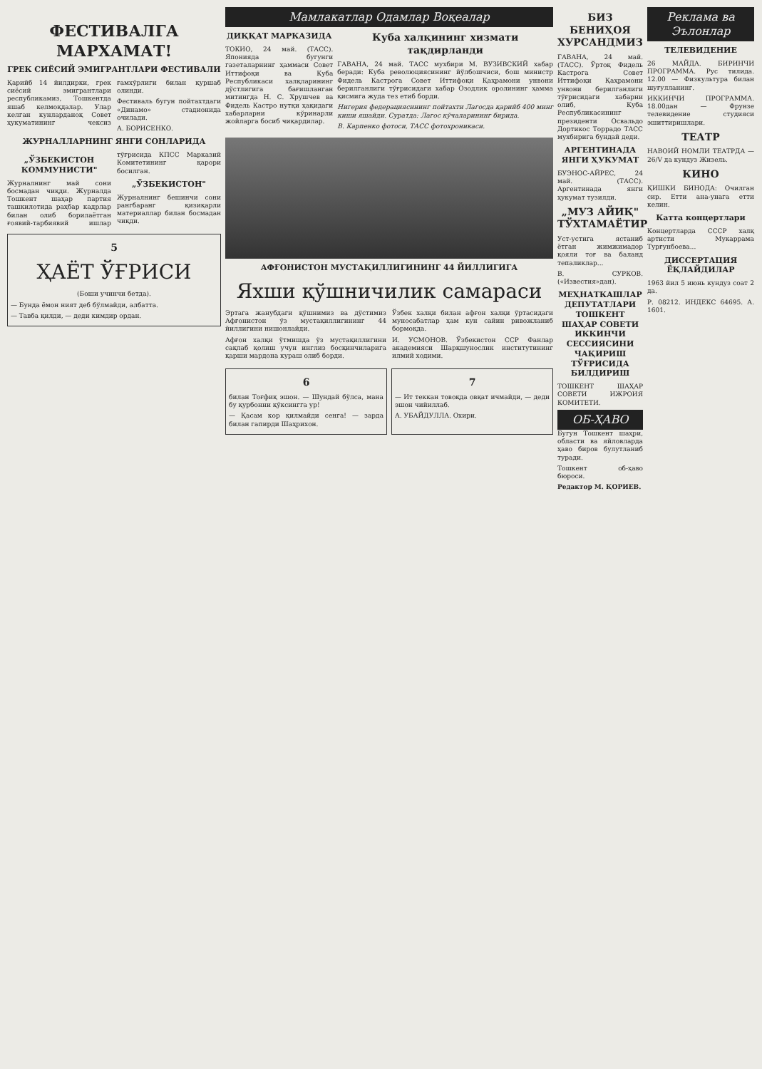ФЕСТИВАЛГА МАРХАМАТ!
ГРЕК СИЁСИЙ ЭМИГРАНТЛАРИ ФЕСТИВАЛИ
Қарийб 14 йилдирки, грек сиёсий эмигрантлари республикамиз, Тошкентда яшаб келмоқдалар. Улар келган кунларданоқ Совет ҳукуматининг чексиз ғамхўрлиги билан қуршаб олинди.
Фестиваль бугун пойтахтдаги «Динамо» стадионида очилади.
А. БОРИСЕНКО.
ЖУРНАЛЛАРНИНГ ЯНГИ СОНЛАРИДА
„ЎЗБЕКИСТОН КОММУНИСТИ"
Журналнинг май сони босмадан чиқди. Журналда Тошкент шаҳар партия ташкилотида раҳбар кадрлар билан олиб борилаётган ғоявий-тарбиявий ишлар тўғрисида КПСС Марказий Комитетининг қарори босилган.
„ЎЗБЕКИСТОН"
Журналнинг бешинчи сони рангбаранг қизиқарли материаллар билан босмадан чиқди.
5
ҲАЁТ ЎҒРИСИ
(Боши учинчи бетда).
— Бунда ёмон ният деб бўлмайди, албатта.
— Тавба қилди, — деди кимдир ордан.
Мамлакатлар Одамлар Воқеалар
ДИҚҚАТ МАРКАЗИДА
ТОКИО, 24 май. (ТАСС). Японияда бугунги газеталарнинг ҳаммаси Совет Иттифоқи ва Куба Республикаси халқларининг дўстлигига бағишланган митингда Н. С. Хрушчев ва Фидель Кастро нутқи ҳақидаги хабарларни кўринарли жойларга босиб чиқардилар.
Куба халқининг хизмати тақдирланди
ГАВАНА, 24 май. ТАСС мухбири М. ВУЗИВСКИЙ хабар беради: Куба революциясининг йўлбошчиси, бош министр Фидель Кастрога Совет Иттифоқи Қаҳрамони унвони берилганлиги тўғрисидаги хабар Озодлик оролининг ҳамма қисмига жуда тез етиб борди.
Нигерия федерациясининг пойтахти Лагосда қарийб 400 минг киши яшайди. Суратда: Лагос кўчаларининг бирида.
В. Карпенко фотоси, ТАСС фотохроникаси.
АФҒОНИСТОН МУСТАҚИЛЛИГИНИНГ 44 ЙИЛЛИГИГА
Яхши қўшничилик самараси
Эртага жанубдаги қўшнимиз ва дўстимиз Афғонистон ўз мустақиллигининг 44 йиллигини нишонлайди.
Афғон халқи ўтмишда ўз мустақиллигини сақлаб қолиш учун инглиз босқинчиларига қарши мардона кураш олиб борди.
Ўзбек халқи билан афғон халқи ўртасидаги муносабатлар ҳам кун сайин ривожланиб бормоқда.
И. УСМОНОВ. Ўзбекистон ССР Фанлар академияси Шарқшунослик институтининг илмий ходими.
6
билан Тоғфиқ эшон. — Шундай бўлса, мана бу қурбонни қўксингга ур!
— Қасам кор қилмайди сенга! — зарда билан гапирди Шаҳрихон.
7
— Ит теккан товоқда овқат ичмайди, — деди эшон чийиллаб.
А. УБАЙДУЛЛА. Охири.
БИЗ БЕНИҲОЯ ХУРСАНДМИЗ
ГАВАНА, 24 май. (ТАСС). Ўртоқ Фидель Кастрога Совет Иттифоқи Қаҳрамони унвони берилганлиги тўғрисидаги хабарни олиб, Куба Республикасининг президенти Освальдо Дортикос Торрадо ТАСС мухбирига бундай деди.
АРГЕНТИНАДА ЯНГИ ҲУКУМАТ
БУЭНОС-АЙРЕС, 24 май. (ТАСС). Аргентинада янги ҳукумат тузилди.
„МУЗ АЙИҚ" ТЎХТАМАЁТИР
Уст-устига ястаниб ётган жимжимадор қояли тоғ ва баланд тепаликлар...
В. СУРКОВ. («Известия»дан).
МЕҲНАТКАШЛАР ДЕПУТАТЛАРИ ТОШКЕНТ ШАҲАР СОВЕТИ ИККИНЧИ СЕССИЯСИНИ ЧАҚИРИШ ТЎҒРИСИДА БИЛДИРИШ
ТОШКЕНТ ШАҲАР СОВЕТИ ИЖРОИЯ КОМИТЕТИ.
ОБ-ҲАВО
Бугун Тошкент шаҳри, области ва яйловларда ҳаво биров булутланиб туради.
Тошкент об-ҳаво бюроси.
Редактор М. ҚОРИЕВ.
Реклама ва Эълонлар
ТЕЛЕВИДЕНИЕ
26 МАЙДА. БИРИНЧИ ПРОГРАММА. Рус тилида. 12.00 — Физкультура билан шуғулланинг.
ИККИНЧИ ПРОГРАММА. 18.00дан — Фрунзе телевидение студияси эшиттиришлари.
ТЕАТР
НАВОИЙ НОМЛИ ТЕАТРДА — 26/V да кундуз Жизель.
КИНО
ҚИШКИ БИНОДА: Очилган сир. Етти ана-унага етти келин.
Катта концертлари
Концертларда СССР халқ артисти Мукаррама Турғунбоева...
ДИССЕРТАЦИЯ ЁҚЛАЙДИЛАР
1963 йил 5 июнь кундуз соат 2 да.
Р. 08212. ИНДЕКС 64695. А. 1601.